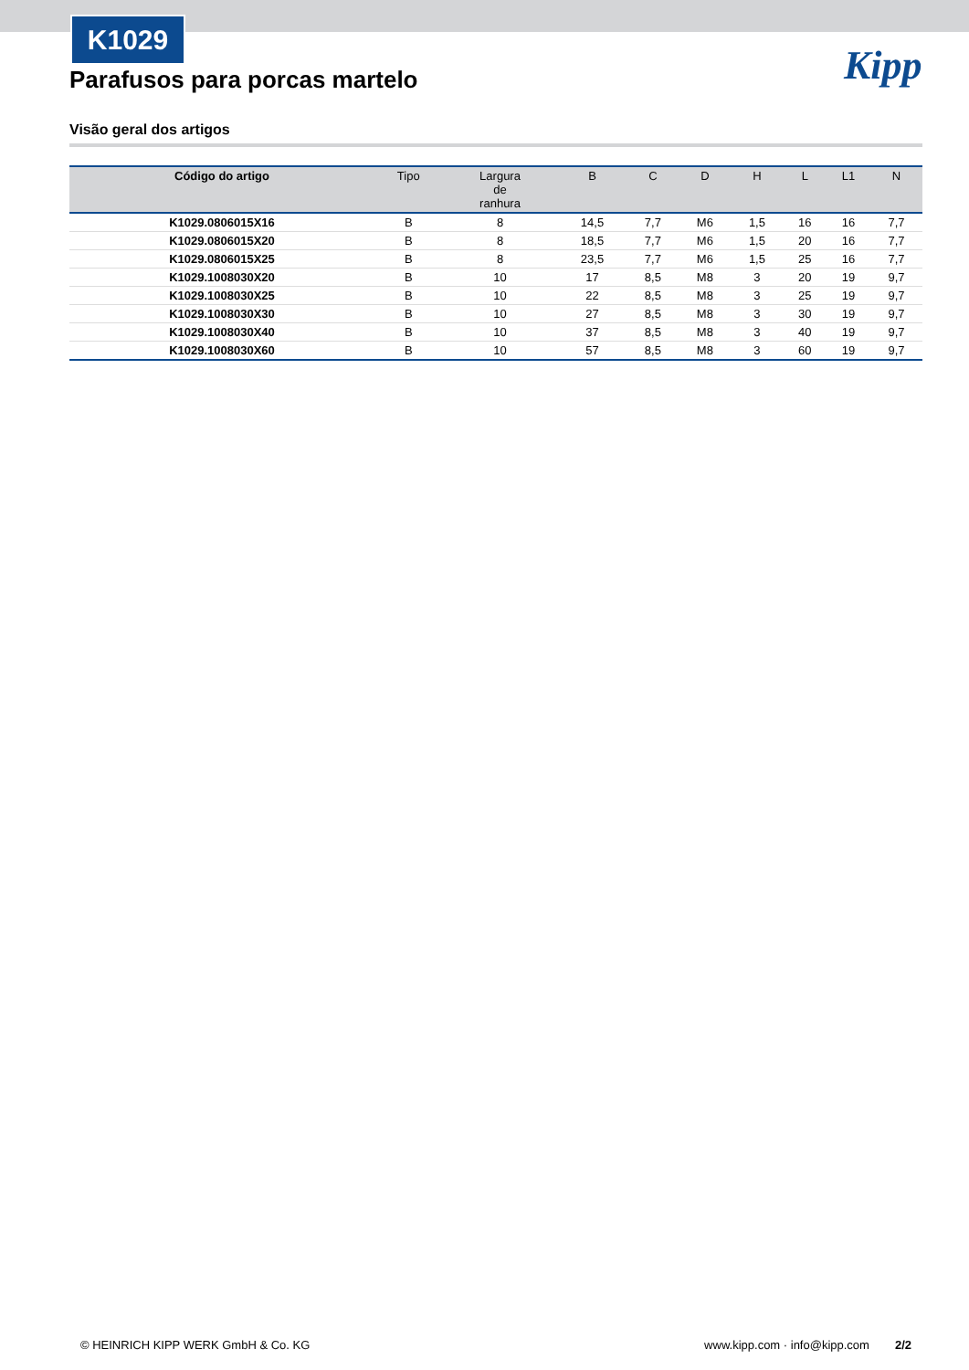K1029
Kipp
Parafusos para porcas martelo
Visão geral dos artigos
| Código do artigo | Tipo | Largura de ranhura | B | C | D | H | L | L1 | N |
| --- | --- | --- | --- | --- | --- | --- | --- | --- | --- |
| K1029.0806015X16 | B | 8 | 14,5 | 7,7 | M6 | 1,5 | 16 | 16 | 7,7 |
| K1029.0806015X20 | B | 8 | 18,5 | 7,7 | M6 | 1,5 | 20 | 16 | 7,7 |
| K1029.0806015X25 | B | 8 | 23,5 | 7,7 | M6 | 1,5 | 25 | 16 | 7,7 |
| K1029.1008030X20 | B | 10 | 17 | 8,5 | M8 | 3 | 20 | 19 | 9,7 |
| K1029.1008030X25 | B | 10 | 22 | 8,5 | M8 | 3 | 25 | 19 | 9,7 |
| K1029.1008030X30 | B | 10 | 27 | 8,5 | M8 | 3 | 30 | 19 | 9,7 |
| K1029.1008030X40 | B | 10 | 37 | 8,5 | M8 | 3 | 40 | 19 | 9,7 |
| K1029.1008030X60 | B | 10 | 57 | 8,5 | M8 | 3 | 60 | 19 | 9,7 |
© HEINRICH KIPP WERK GmbH & Co. KG www.kipp.com · info@kipp.com 2/2